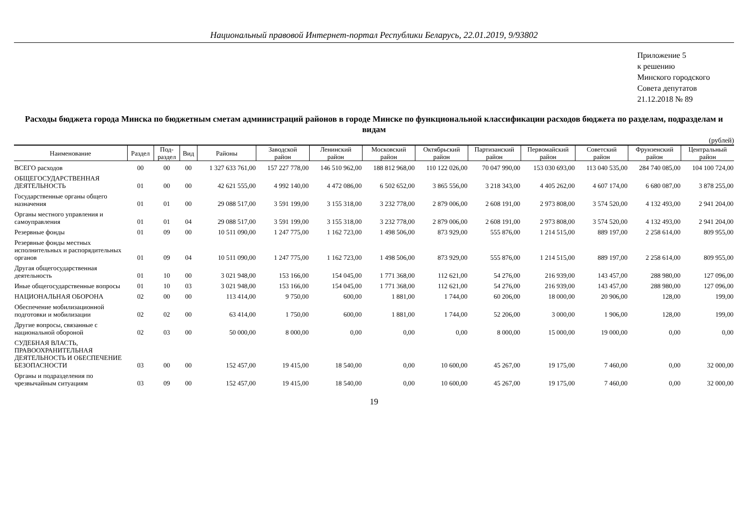Национальный правовой Интернет-портал Республики Беларусь, 22.01.2019, 9/93802
Приложение 5
к решению
Минского городского
Совета депутатов
21.12.2018 № 89
Расходы бюджета города Минска по бюджетным сметам администраций районов в городе Минске по функциональной классификации расходов бюджета по разделам, подразделам и видам
(рублей)
| Наименование | Раздел | Под- раздел | Вид | Районы | Заводской район | Ленинский район | Московский район | Октябрьский район | Партизанский район | Первомайский район | Советский район | Фрунзенский район | Центральный район |
| --- | --- | --- | --- | --- | --- | --- | --- | --- | --- | --- | --- | --- | --- |
| ВСЕГО расходов | 00 | 00 | 00 | 1 327 633 761,00 | 157 227 778,00 | 146 510 962,00 | 188 812 968,00 | 110 122 026,00 | 70 047 990,00 | 153 030 693,00 | 113 040 535,00 | 284 740 085,00 | 104 100 724,00 |
| ОБЩЕГОСУДАРСТВЕННАЯ ДЕЯТЕЛЬНОСТЬ | 01 | 00 | 00 | 42 621 555,00 | 4 992 140,00 | 4 472 086,00 | 6 502 652,00 | 3 865 556,00 | 3 218 343,00 | 4 405 262,00 | 4 607 174,00 | 6 680 087,00 | 3 878 255,00 |
| Государственные органы общего назначения | 01 | 01 | 00 | 29 088 517,00 | 3 591 199,00 | 3 155 318,00 | 3 232 778,00 | 2 879 006,00 | 2 608 191,00 | 2 973 808,00 | 3 574 520,00 | 4 132 493,00 | 2 941 204,00 |
| Органы местного управления и самоуправления | 01 | 01 | 04 | 29 088 517,00 | 3 591 199,00 | 3 155 318,00 | 3 232 778,00 | 2 879 006,00 | 2 608 191,00 | 2 973 808,00 | 3 574 520,00 | 4 132 493,00 | 2 941 204,00 |
| Резервные фонды | 01 | 09 | 00 | 10 511 090,00 | 1 247 775,00 | 1 162 723,00 | 1 498 506,00 | 873 929,00 | 555 876,00 | 1 214 515,00 | 889 197,00 | 2 258 614,00 | 809 955,00 |
| Резервные фонды местных исполнительных и распорядительных органов | 01 | 09 | 04 | 10 511 090,00 | 1 247 775,00 | 1 162 723,00 | 1 498 506,00 | 873 929,00 | 555 876,00 | 1 214 515,00 | 889 197,00 | 2 258 614,00 | 809 955,00 |
| Другая общегосударственная деятельность | 01 | 10 | 00 | 3 021 948,00 | 153 166,00 | 154 045,00 | 1 771 368,00 | 112 621,00 | 54 276,00 | 216 939,00 | 143 457,00 | 288 980,00 | 127 096,00 |
| Иные общегосударственные вопросы | 01 | 10 | 03 | 3 021 948,00 | 153 166,00 | 154 045,00 | 1 771 368,00 | 112 621,00 | 54 276,00 | 216 939,00 | 143 457,00 | 288 980,00 | 127 096,00 |
| НАЦИОНАЛЬНАЯ ОБОРОНА | 02 | 00 | 00 | 113 414,00 | 9 750,00 | 600,00 | 1 881,00 | 1 744,00 | 60 206,00 | 18 000,00 | 20 906,00 | 128,00 | 199,00 |
| Обеспечение мобилизационной подготовки и мобилизации | 02 | 02 | 00 | 63 414,00 | 1 750,00 | 600,00 | 1 881,00 | 1 744,00 | 52 206,00 | 3 000,00 | 1 906,00 | 128,00 | 199,00 |
| Другие вопросы, связанные с национальной обороной | 02 | 03 | 00 | 50 000,00 | 8 000,00 | 0,00 | 0,00 | 0,00 | 8 000,00 | 15 000,00 | 19 000,00 | 0,00 | 0,00 |
| СУДЕБНАЯ ВЛАСТЬ, ПРАВООХРАНИТЕЛЬНАЯ ДЕЯТЕЛЬНОСТЬ И ОБЕСПЕЧЕНИЕ БЕЗОПАСНОСТИ | 03 | 00 | 00 | 152 457,00 | 19 415,00 | 18 540,00 | 0,00 | 10 600,00 | 45 267,00 | 19 175,00 | 7 460,00 | 0,00 | 32 000,00 |
| Органы и подразделения по чрезвычайным ситуациям | 03 | 09 | 00 | 152 457,00 | 19 415,00 | 18 540,00 | 0,00 | 10 600,00 | 45 267,00 | 19 175,00 | 7 460,00 | 0,00 | 32 000,00 |
19